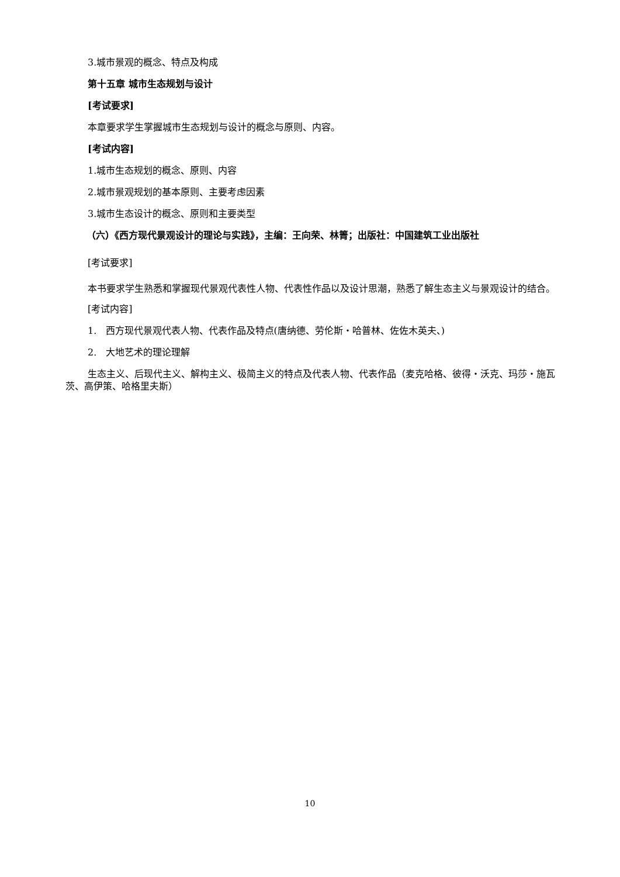3.城市景观的概念、特点及构成
第十五章 城市生态规划与设计
[考试要求]
本章要求学生掌握城市生态规划与设计的概念与原则、内容。
[考试内容]
1.城市生态规划的概念、原则、内容
2.城市景观规划的基本原则、主要考虑因素
3.城市生态设计的概念、原则和主要类型
（六）《西方现代景观设计的理论与实践》，主编：王向荣、林箐；出版社：中国建筑工业出版社
[考试要求]
本书要求学生熟悉和掌握现代景观代表性人物、代表性作品以及设计思潮，熟悉了解生态主义与景观设计的结合。
[考试内容]
1. 西方现代景观代表人物、代表作品及特点(唐纳德、劳伦斯・哈普林、佐佐木英夫、)
2. 大地艺术的理论理解
生态主义、后现代主义、解构主义、极简主义的特点及代表人物、代表作品（麦克哈格、彼得・沃克、玛莎・施瓦茨、高伊策、哈格里夫斯）
10